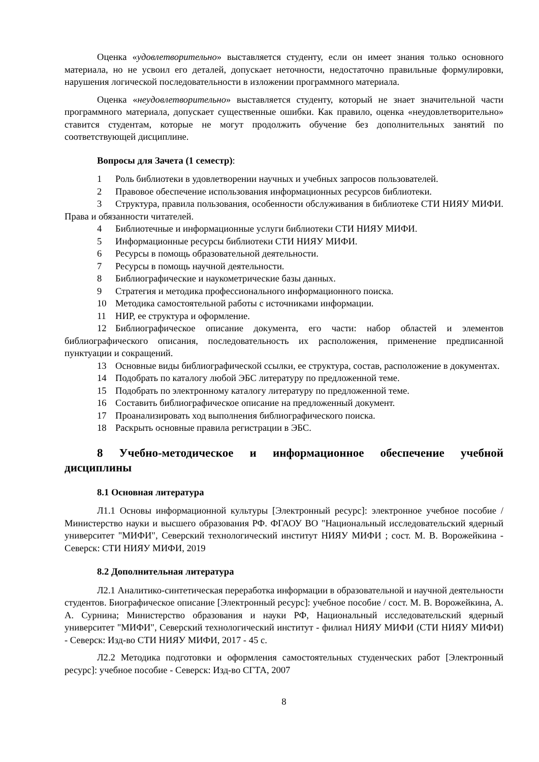Оценка «удовлетворительно» выставляется студенту, если он имеет знания только основного материала, но не усвоил его деталей, допускает неточности, недостаточно правильные формулировки, нарушения логической последовательности в изложении программного материала.
Оценка «неудовлетворительно» выставляется студенту, который не знает значительной части программного материала, допускает существенные ошибки. Как правило, оценка «неудовлетворительно» ставится студентам, которые не могут продолжить обучение без дополнительных занятий по соответствующей дисциплине.
Вопросы для Зачета (1 семестр):
1 Роль библиотеки в удовлетворении научных и учебных запросов пользователей.
2 Правовое обеспечение использования информационных ресурсов библиотеки.
3 Структура, правила пользования, особенности обслуживания в библиотеке СТИ НИЯУ МИФИ. Права и обязанности читателей.
4 Библиотечные и информационные услуги библиотеки СТИ НИЯУ МИФИ.
5 Информационные ресурсы библиотеки СТИ НИЯУ МИФИ.
6 Ресурсы в помощь образовательной деятельности.
7 Ресурсы в помощь научной деятельности.
8 Библиографические и наукометрические базы данных.
9 Стратегия и методика профессионального информационного поиска.
10 Методика самостоятельной работы с источниками информации.
11 НИР, ее структура и оформление.
12 Библиографическое описание документа, его части: набор областей и элементов библиографического описания, последовательность их расположения, применение предписанной пунктуации и сокращений.
13 Основные виды библиографической ссылки, ее структура, состав, расположение в документах.
14 Подобрать по каталогу любой ЭБС литературу по предложенной теме.
15 Подобрать по электронному каталогу литературу по предложенной теме.
16 Составить библиографическое описание на предложенный документ.
17 Проанализировать ход выполнения библиографического поиска.
18 Раскрыть основные правила регистрации в ЭБС.
8 Учебно-методическое и информационное обеспечение учебной дисциплины
8.1 Основная литература
Л1.1 Основы информационной культуры [Электронный ресурс]: электронное учебное пособие / Министерство науки и высшего образования РФ. ФГАОУ ВО "Национальный исследовательский ядерный университет "МИФИ", Северский технологический институт НИЯУ МИФИ ; сост. М. В. Ворожейкина - Северск: СТИ НИЯУ МИФИ, 2019
8.2 Дополнительная литература
Л2.1 Аналитико-синтетическая переработка информации в образовательной и научной деятельности студентов. Биографическое описание [Электронный ресурс]: учебное пособие / сост. М. В. Ворожейкина, А. А. Сурнина; Министерство образования и науки РФ, Национальный исследовательский ядерный университет "МИФИ", Северский технологический институт - филиал НИЯУ МИФИ (СТИ НИЯУ МИФИ) - Северск: Изд-во СТИ НИЯУ МИФИ, 2017 - 45 с.
Л2.2 Методика подготовки и оформления самостоятельных студенческих работ [Электронный ресурс]: учебное пособие - Северск: Изд-во СГТА, 2007
8